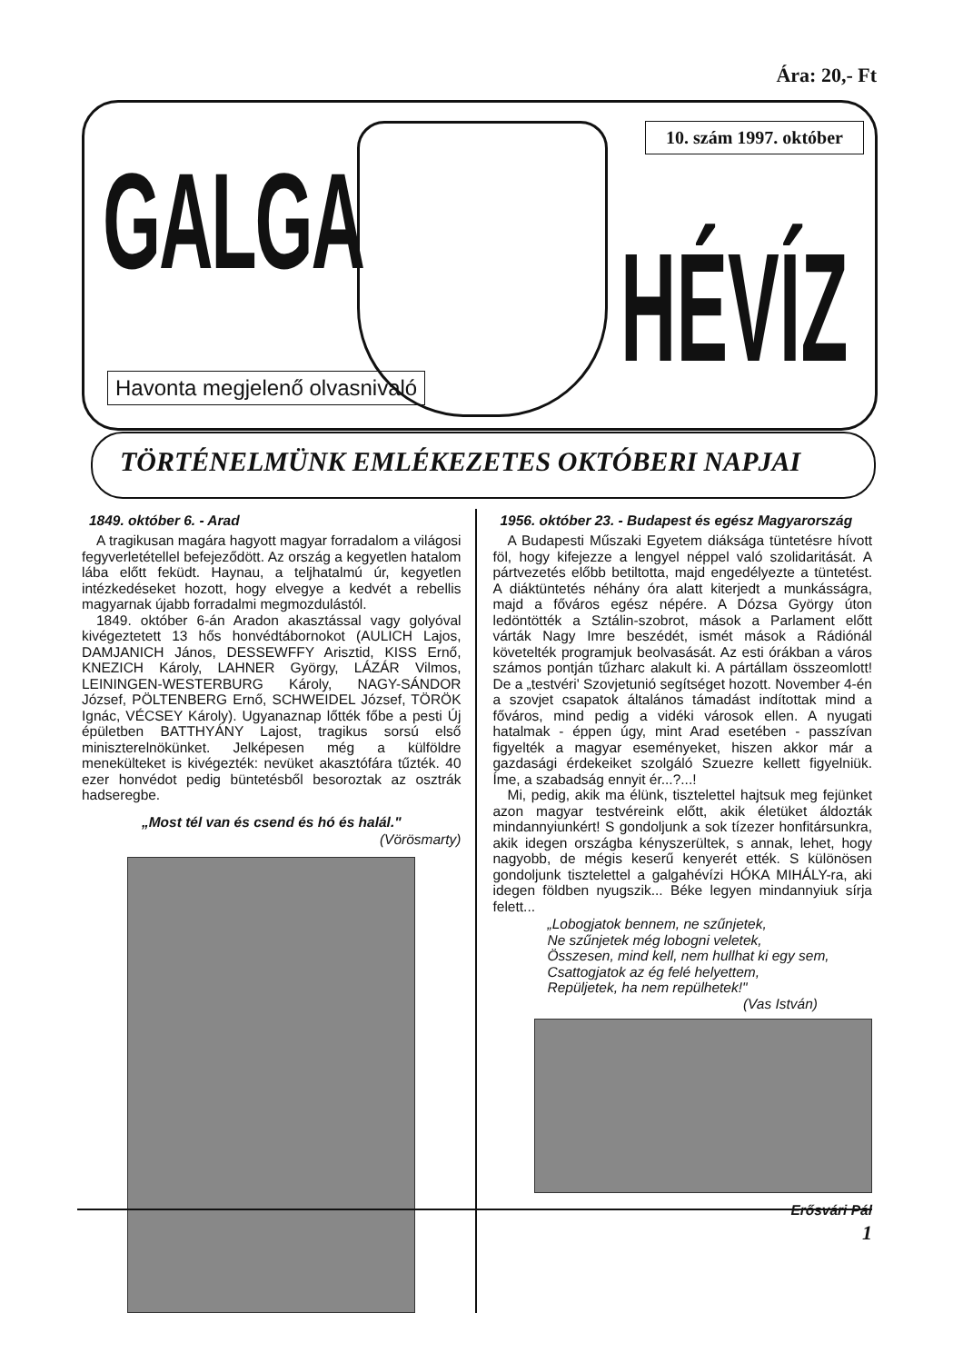Ára: 20,- Ft
GALGA
10. szám 1997. október
HÉVÍZ
Havonta megjelenő olvasnivaló
TÖRTÉNELMÜNK EMLÉKEZETES OKTÓBERI NAPJAI
1849. október 6. - Arad
A tragikusan magára hagyott magyar forradalom a világosi fegyverletétellel befejeződött. Az ország a kegyetlen hatalom lába előtt feküdt. Haynau, a teljhatalmú úr, kegyetlen intézkedéseket hozott, hogy elvegye a kedvét a rebellis magyarnak újabb forradalmi megmozdulástól.
1849. október 6-án Aradon akasztással vagy golyóval kivégeztetett 13 hős honvédtábornokot (AULICH Lajos, DAMJANICH János, DESSEWFFY Arisztid, KISS Ernő, KNEZICH Károly, LAHNER György, LÁZÁR Vilmos, LEININGEN-WESTERBURG Károly, NAGY-SÁNDOR József, PÖLTENBERG Ernő, SCHWEIDEL József, TÖRÖK Ignác, VÉCSEY Károly). Ugyanaznap lőtték főbe a pesti Új épületben BATTHYÁNY Lajost, tragikus sorsú első miniszterelnökünket. Jelképesen még a külföldre menekülteket is kivégezték: nevüket akasztófára tűzték. 40 ezer honvédot pedig büntetésből besoroztak az osztrák hadseregbe.
„Most tél van és csend és hó és halál."
(Vörösmarty)
1956. október 23. - Budapest és egész Magyarország
A Budapesti Műszaki Egyetem diáksága tüntetésre hívott föl, hogy kifejezze a lengyel néppel való szolidaritását. A pártvezetés előbb betiltotta, majd engedélyezte a tüntetést. A diáktüntetés néhány óra alatt kiterjedt a munkásságra, majd a főváros egész népére. A Dózsa György úton ledöntötték a Sztálin-szobrot, mások a Parlament előtt várták Nagy Imre beszédét, ismét mások a Rádiónál követelték programjuk beolvasását. Az esti órákban a város számos pontján tűzharc alakult ki. A pártállam összeomlott! De a „testvéri' Szovjetunió segítséget hozott. November 4-én a szovjet csapatok általános támadást indítottak mind a fővá­ros, mind pedig a vidéki városok ellen. A nyugati hatalmak - éppen úgy, mint Arad esetében - passzívan figyelték a magyar eseményeket, hiszen akkor már a gazdasági érdekeiket szolgáló Szuezre kellett figyelniük. Íme, a szabadság ennyit ér...?...!
Mi, pedig, akik ma élünk, tisztelettel hajtsuk meg fejünket azon magyar testvéreink előtt, akik életüket áldozták mindannyiunkért! S gondoljunk a sok tízezer honfitársunkra, akik idegen országba kényszerültek, s annak, lehet, hogy nagyobb, de mégis keserű kenyerét ették. S különösen gondoljunk tisztelettel a galgahévízi HÓKA MIHÁLY-ra, aki idegen földben nyugszik... Béke legyen mindannyiuk sírja felett...
„Lobogjatok bennem, ne szűnjetek,
Ne szűnjetek még lobogni veletek,
Összesen, mind kell, nem hullhat ki egy sem,
Csattogjatok az ég felé helyettem,
Repüljetek, ha nem repülhetek!"
(Vas István)
Erősvári Pál
1